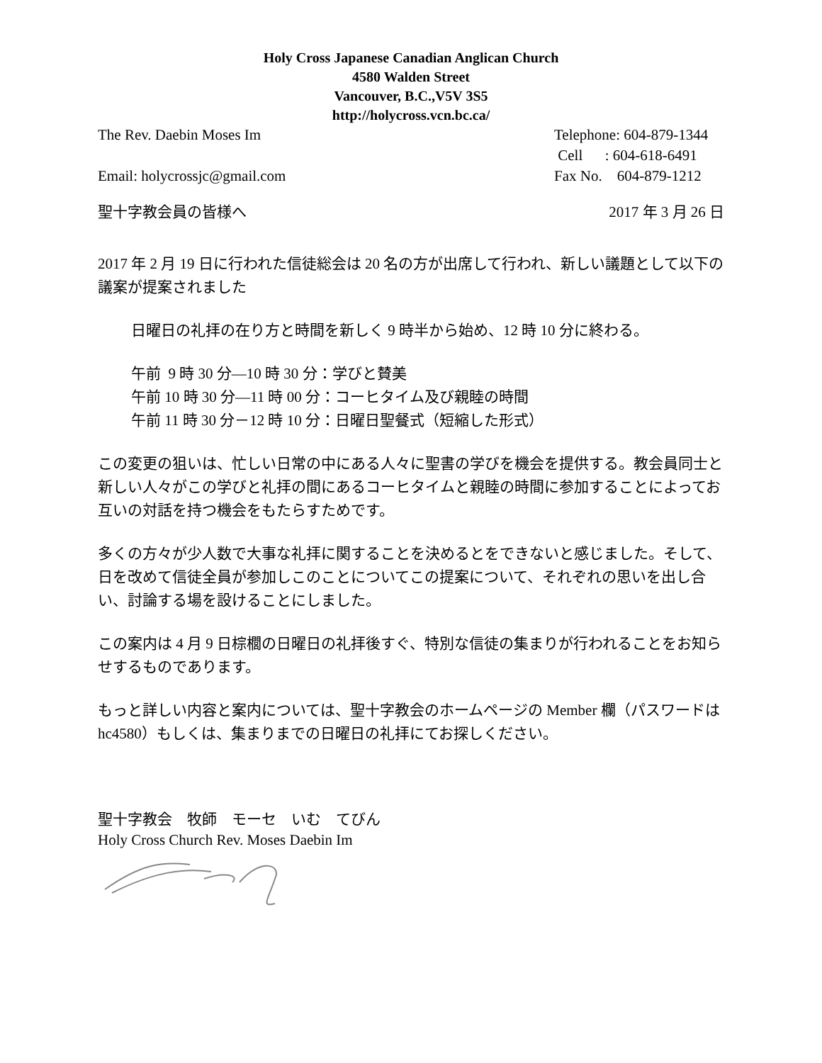Holy Cross Japanese Canadian Anglican Church
4580 Walden Street
Vancouver, B.C.,V5V 3S5
http://holycross.vcn.bc.ca/
The Rev. Daebin Moses Im Telephone: 604-879-1344
Cell : 604-618-6491
Email: holycrossjc@gmail.com Fax No. 604-879-1212
聖十字教会員の皆様へ 2017 年 3 月 26 日
2017 年 2 月 19 日に行われた信徒総会は 20 名の方が出席して行われ、新しい議題として以下の議案が提案されました
日曜日の礼拝の在り方と時間を新しく 9 時半から始め、12 時 10 分に終わる。
午前 9 時 30 分—10 時 30 分：学びと賛美
午前 10 時 30 分—11 時 00 分：コーヒタイム及び親睦の時間
午前 11 時 30 分－12 時 10 分：日曜日聖餐式（短縮した形式）
この変更の狙いは、忙しい日常の中にある人々に聖書の学びを機会を提供する。教会員同士と新しい人々がこの学びと礼拝の間にあるコーヒタイムと親睦の時間に参加することによってお互いの対話を持つ機会をもたらすためです。
多くの方々が少人数で大事な礼拝に関することを決めるとをできないと感じました。そして、日を改めて信徒全員が参加しこのことについてこの提案について、それぞれの思いを出し合い、討論する場を設けることにしました。
この案内は 4 月 9 日棕櫚の日曜日の礼拝後すぐ、特別な信徒の集まりが行われることをお知らせするものであります。
もっと詳しい内容と案内については、聖十字教会のホームページの Member 欄（パスワードは hc4580）もしくは、集まりまでの日曜日の礼拝にてお探しください。
聖十字教会　牧師　モーセ　いむ　てびん
Holy Cross Church Rev. Moses Daebin Im